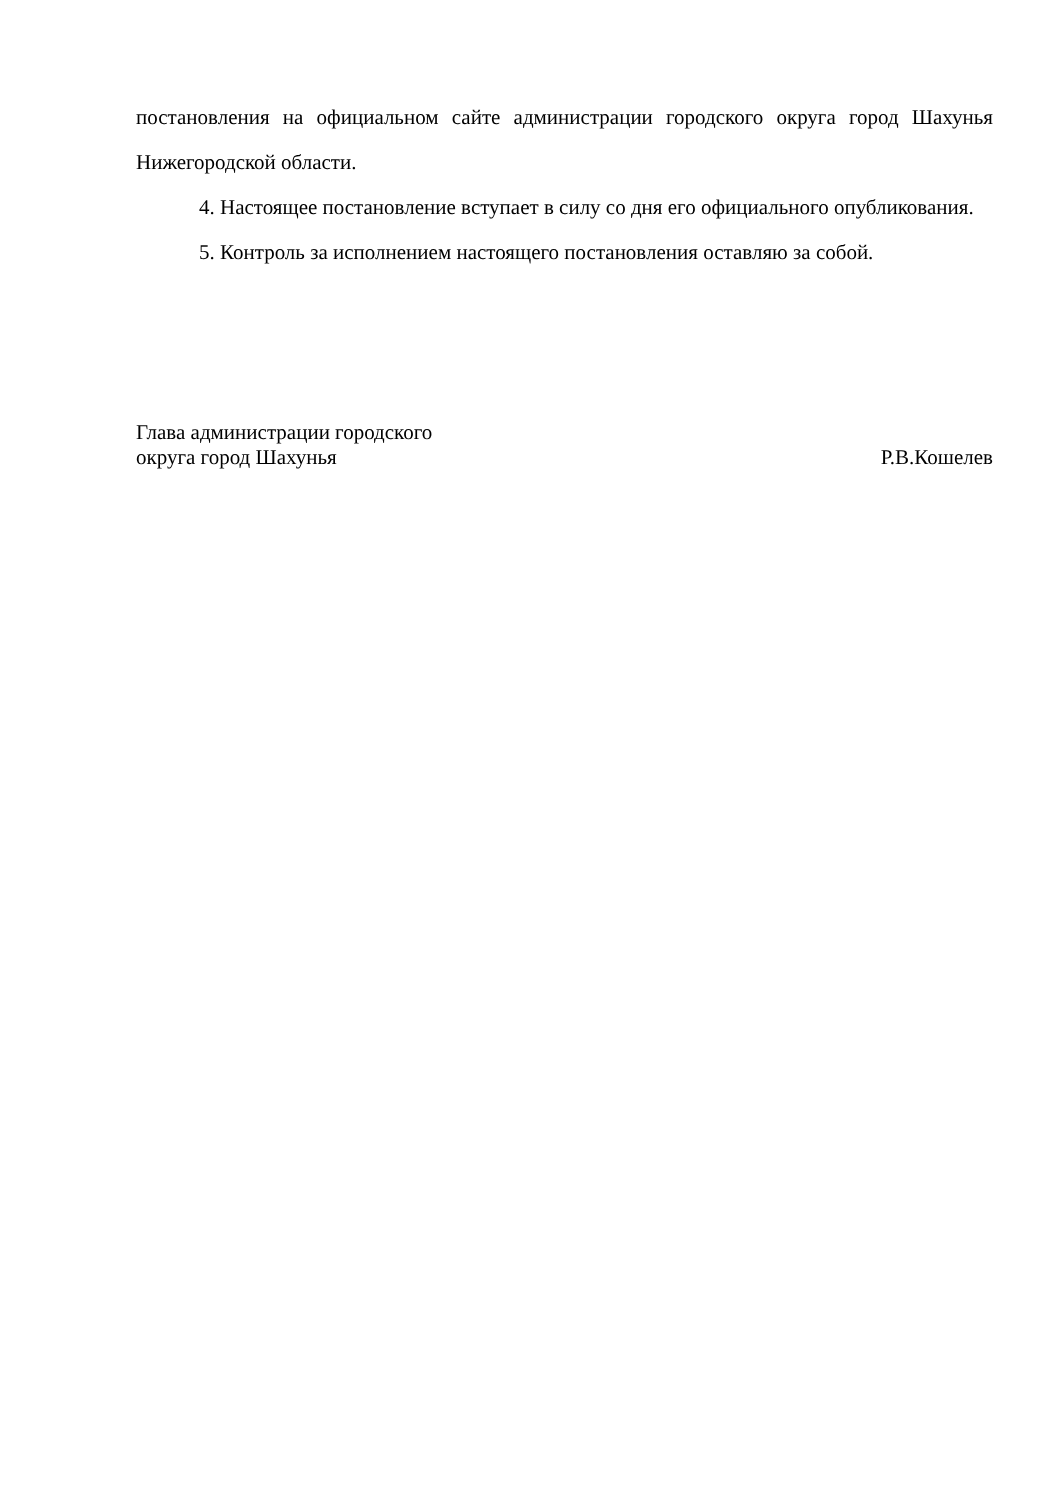постановления на официальном сайте администрации городского округа город Шахунья Нижегородской области.
4. Настоящее постановление вступает в силу со дня его официального опубликования.
5. Контроль за исполнением настоящего постановления оставляю за собой.
Глава администрации городского
округа город Шахунья
Р.В.Кошелев